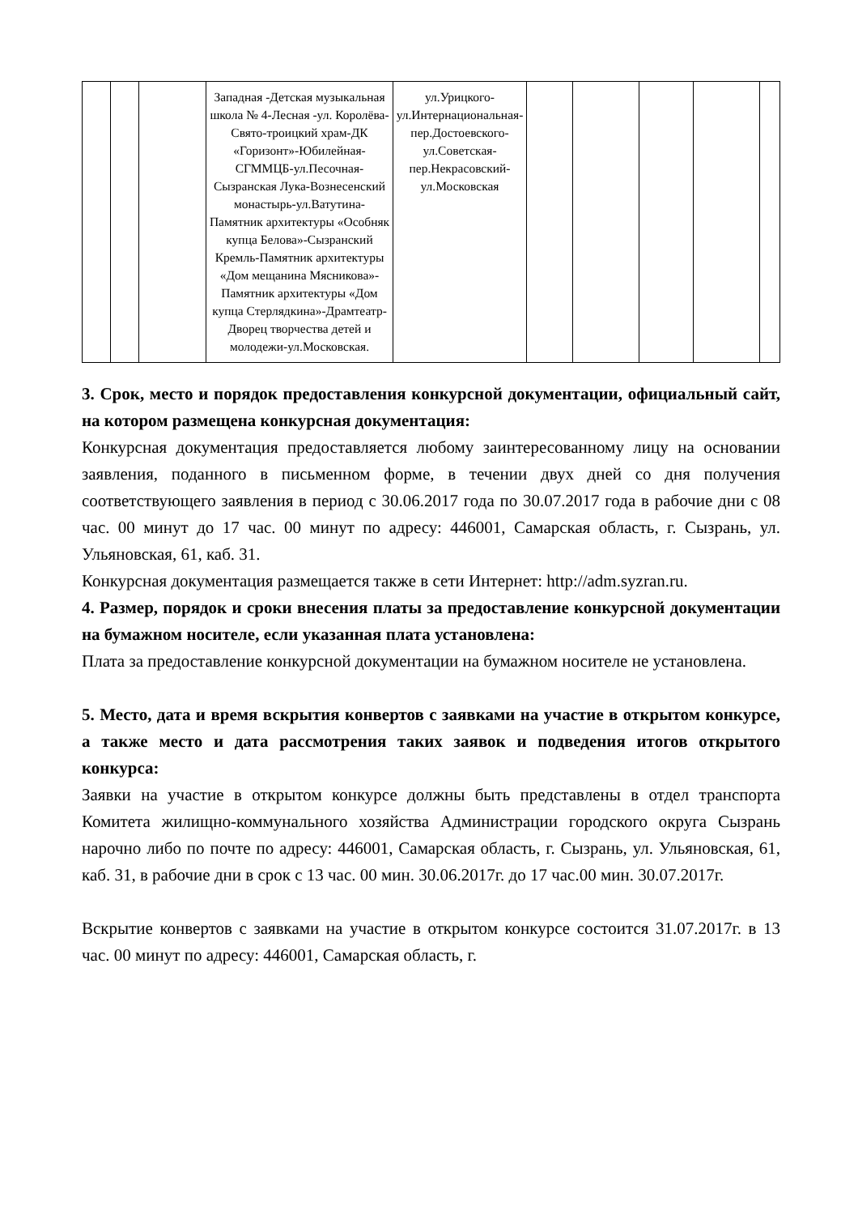| | | | Западная -Детская музыкальная школа № 4-Лесная -ул. Королёва-Свято-троицкий храм-ДК «Горизонт»-Юбилейная-СГММЦБ-ул.Песочная-Сызранская Лука-Вознесенский монастырь-ул.Ватутина-Памятник архитектуры «Особняк купца Белова»-Сызранский Кремль-Памятник архитектуры «Дом мещанина Мясникова»-Памятник архитектуры «Дом купца Стерлядкина»-Драмтеатр-Дворец творчества детей и молодежи-ул.Московская. | ул.Урицкого-ул.Интернациональная-пер.Достоевского-ул.Советская-пер.Некрасовский-ул.Московская | | | | | |
3. Срок, место и порядок предоставления конкурсной документации, официальный сайт, на котором размещена конкурсная документация:
Конкурсная документация предоставляется любому заинтересованному лицу на основании заявления, поданного в письменном форме, в течении двух дней со дня получения соответствующего заявления в период с 30.06.2017 года по 30.07.2017 года в рабочие дни с 08 час. 00 минут до 17 час. 00 минут по адресу: 446001, Самарская область, г. Сызрань, ул. Ульяновская, 61, каб. 31.
Конкурсная документация размещается также в сети Интернет: http://adm.syzran.ru.
4. Размер, порядок и сроки внесения платы за предоставление конкурсной документации на бумажном носителе, если указанная плата установлена:
Плата за предоставление конкурсной документации на бумажном носителе не установлена.
5. Место, дата и время вскрытия конвертов с заявками на участие в открытом конкурсе, а также место и дата рассмотрения таких заявок и подведения итогов открытого конкурса:
Заявки на участие в открытом конкурсе должны быть представлены в отдел транспорта Комитета жилищно-коммунального хозяйства Администрации городского округа Сызрань нарочно либо по почте по адресу: 446001, Самарская область, г. Сызрань, ул. Ульяновская, 61, каб. 31, в рабочие дни в срок с 13 час. 00 мин. 30.06.2017г. до 17 час.00 мин. 30.07.2017г.
Вскрытие конвертов с заявками на участие в открытом конкурсе состоится 31.07.2017г. в 13 час. 00 минут по адресу: 446001, Самарская область, г.